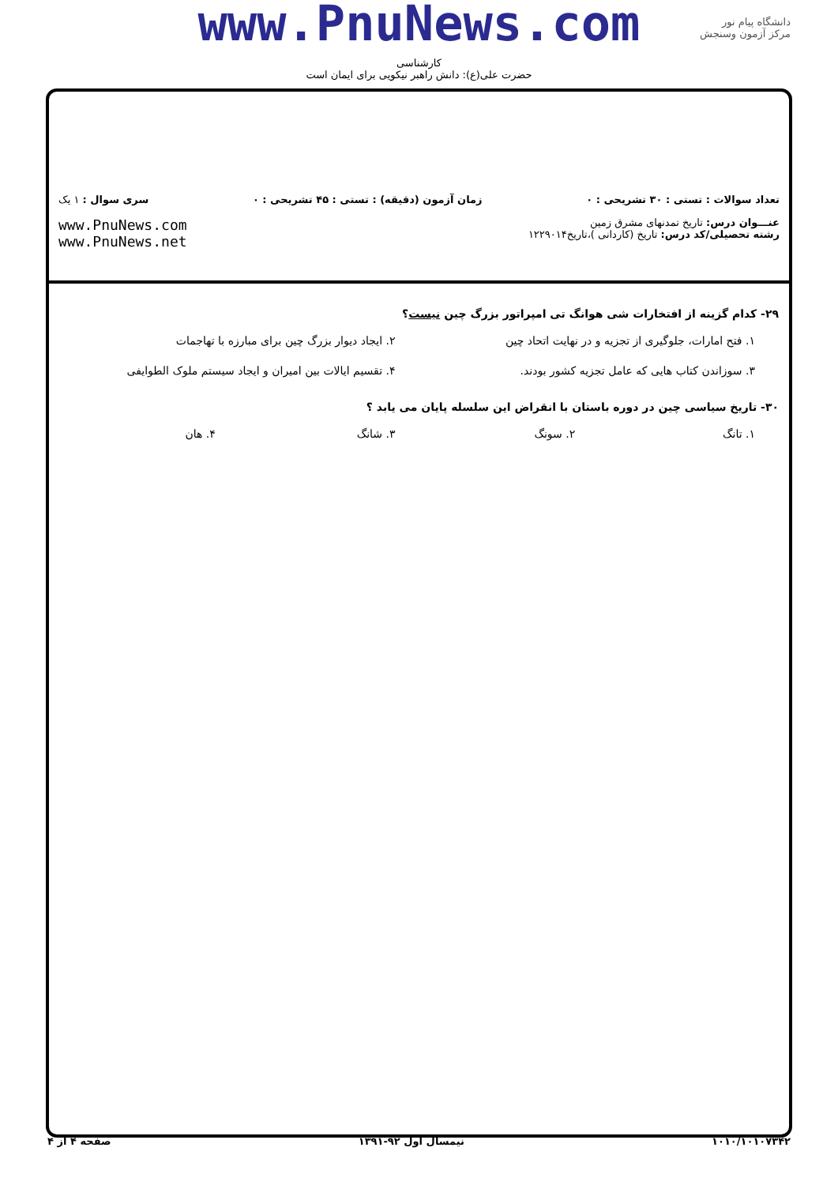دانشگاه پیام نور
مرکز آزمون وسنجش
www.PnuNews.com
کارشناسی
حضرت علی(ع): دانش راهبر نیکویی برای ایمان است
تعداد سوالات : تستی : ۳۰ تشریحی : ۰ زمان آزمون (دقیقه) : تستی : ۴۵ تشریحی : ۰ سری سوال : ۱ یک
عنـــوان درس: تاریخ تمدنهای مشرق زمین
رشته تحصیلی/کد درس: تاریخ (کاردانی )،تاریخ۱۲۲۹۰۱۴
www.PnuNews.com
www.PnuNews.net
۲۹- کدام گزینه از افتخارات شی هوانگ تی امپراتور بزرگ چین نیست؟
۱. فتح امارات، جلوگیری از تجزیه و در نهایت اتحاد چین
۲. ایجاد دیوار بزرگ چین برای مبارزه با تهاجمات
۳. سوزاندن کتاب هایی که عامل تجزیه کشور بودند.
۴. تقسیم ایالات بین امیران و ایجاد سیستم ملوک الطوایفی
۳۰- تاریخ سیاسی چین در دوره باستان با انقراض این سلسله پایان می یابد ؟
۱. تانگ
۲. سونگ
۳. شانگ
۴. هان
۱۰۱۰/۱۰۱۰۷۳۴۲ نیمسال اول ۹۲-۱۳۹۱ صفحه ۴ از ۴